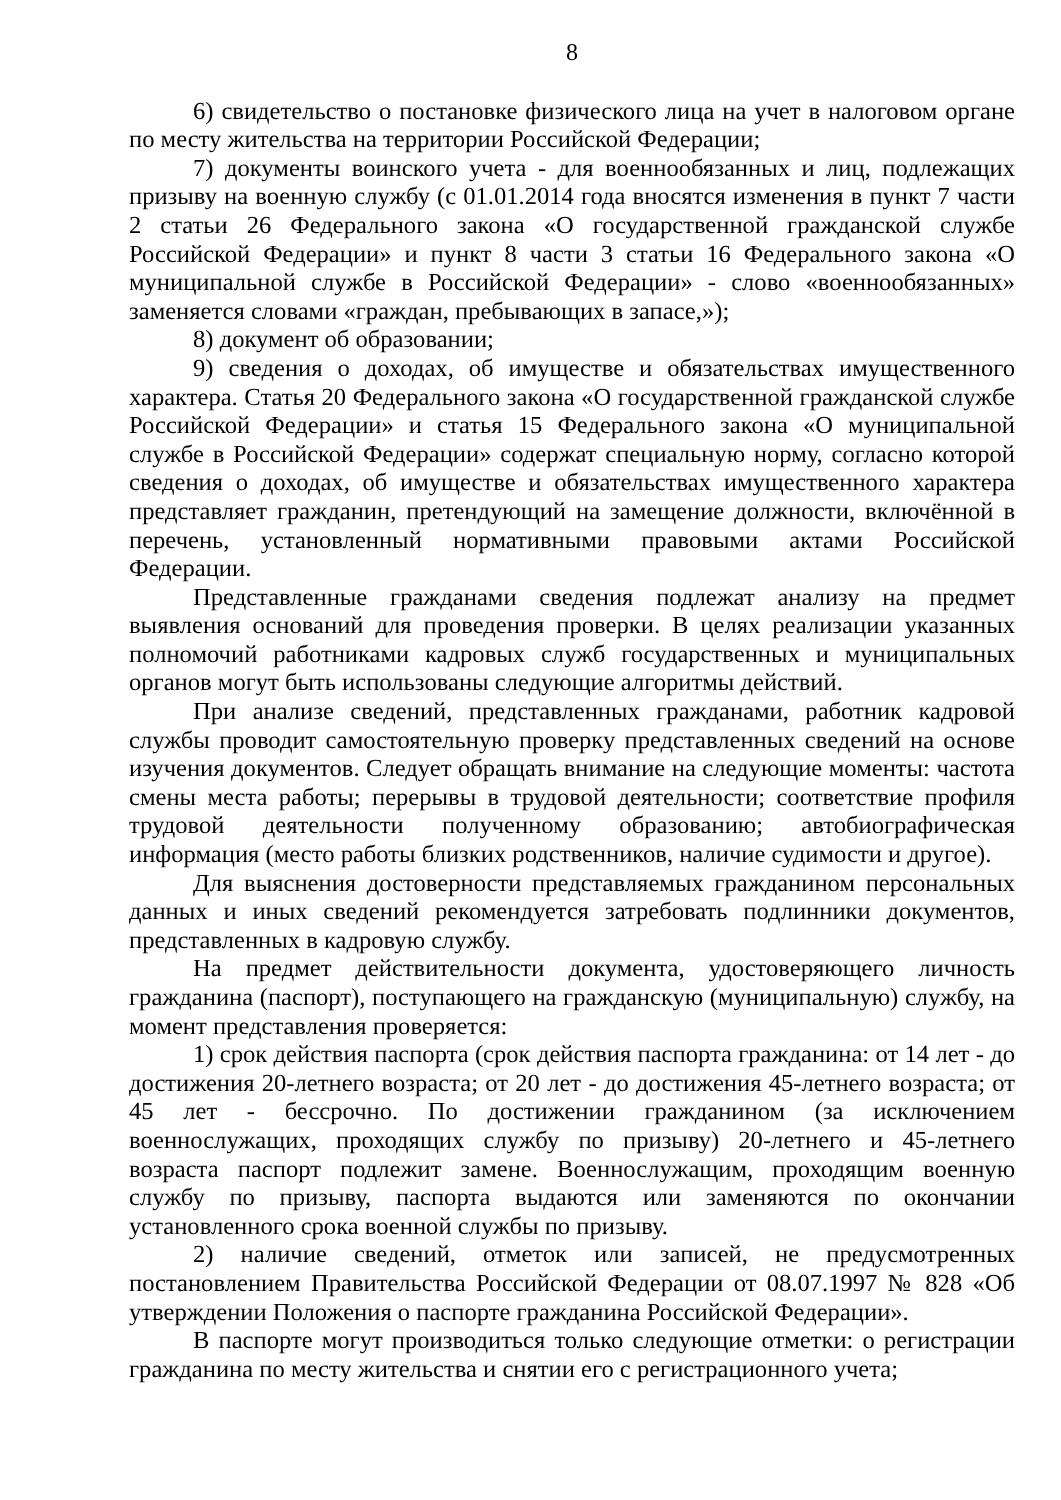8
6) свидетельство о постановке физического лица на учет в налоговом органе по месту жительства на территории Российской Федерации;
7) документы воинского учета - для военнообязанных и лиц, подлежащих призыву на военную службу (с 01.01.2014 года вносятся изменения в пункт 7 части 2 статьи 26 Федерального закона «О государственной гражданской службе Российской Федерации» и пункт 8 части 3 статьи 16 Федерального закона «О муниципальной службе в Российской Федерации» - слово «военнообязанных» заменяется словами «граждан, пребывающих в запасе,»);
8) документ об образовании;
9) сведения о доходах, об имуществе и обязательствах имущественного характера. Статья 20 Федерального закона «О государственной гражданской службе Российской Федерации» и статья 15 Федерального закона «О муниципальной службе в Российской Федерации» содержат специальную норму, согласно которой сведения о доходах, об имуществе и обязательствах имущественного характера представляет гражданин, претендующий на замещение должности, включённой в перечень, установленный нормативными правовыми актами Российской Федерации.
Представленные гражданами сведения подлежат анализу на предмет выявления оснований для проведения проверки. В целях реализации указанных полномочий работниками кадровых служб государственных и муниципальных органов могут быть использованы следующие алгоритмы действий.
При анализе сведений, представленных гражданами, работник кадровой службы проводит самостоятельную проверку представленных сведений на основе изучения документов. Следует обращать внимание на следующие моменты: частота смены места работы; перерывы в трудовой деятельности; соответствие профиля трудовой деятельности полученному образованию; автобиографическая информация (место работы близких родственников, наличие судимости и другое).
Для выяснения достоверности представляемых гражданином персональных данных и иных сведений рекомендуется затребовать подлинники документов, представленных в кадровую службу.
На предмет действительности документа, удостоверяющего личность гражданина (паспорт), поступающего на гражданскую (муниципальную) службу, на момент представления проверяется:
1) срок действия паспорта (срок действия паспорта гражданина: от 14 лет - до достижения 20-летнего возраста; от 20 лет - до достижения 45-летнего возраста; от 45 лет - бессрочно. По достижении гражданином (за исключением военнослужащих, проходящих службу по призыву) 20-летнего и 45-летнего возраста паспорт подлежит замене. Военнослужащим, проходящим военную службу по призыву, паспорта выдаются или заменяются по окончании установленного срока военной службы по призыву.
2) наличие сведений, отметок или записей, не предусмотренных постановлением Правительства Российской Федерации от 08.07.1997 № 828 «Об утверждении Положения о паспорте гражданина Российской Федерации».
В паспорте могут производиться только следующие отметки: о регистрации гражданина по месту жительства и снятии его с регистрационного учета;